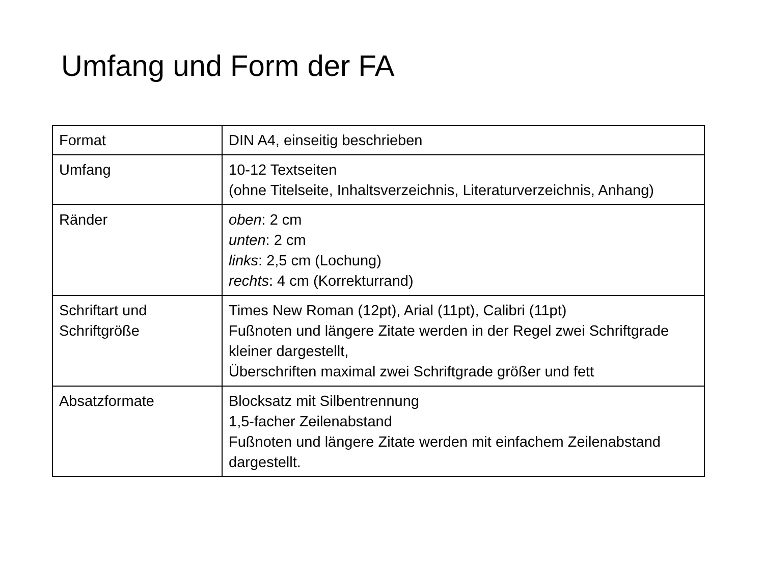Umfang und Form der FA
| Format | DIN A4, einseitig beschrieben |
| Umfang | 10-12 Textseiten (ohne Titelseite, Inhaltsverzeichnis, Literaturverzeichnis, Anhang) |
| Ränder | oben : 2 cm unten : 2 cm links : 2,5 cm (Lochung) rechts : 4 cm (Korrekturrand) |
| Schriftart und Schriftgröße | Times New Roman (12pt), Arial (11pt), Calibri (11pt) Fußnoten und längere Zitate werden in der Regel zwei Schriftgrade kleiner dargestellt, Überschriften maximal zwei Schriftgrade größer und fett |
| Absatzformate | Blocksatz mit Silbentrennung 1,5-facher Zeilenabstand Fußnoten und längere Zitate werden mit einfachem Zeilenabstand dargestellt. |